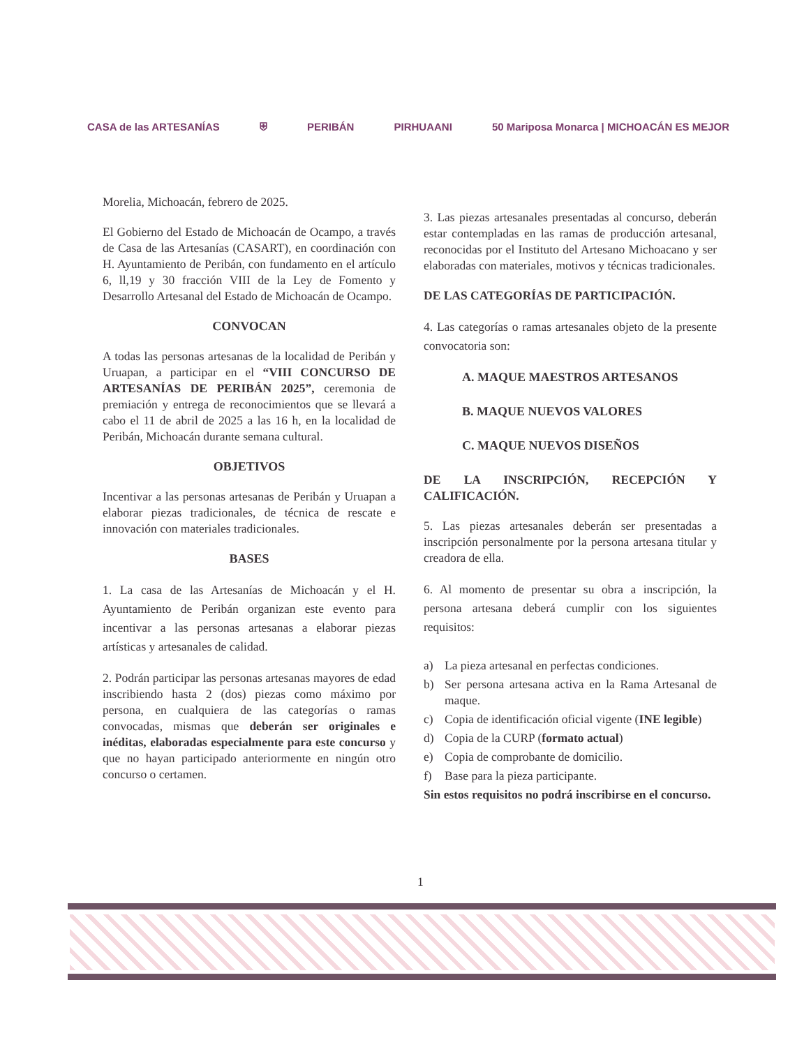CASA de las ARTESANÍAS ⛨ PERIBÁN PIRHUAANI 50 Mariposa Monarca | MICHOACÁN ES MEJOR
Morelia, Michoacán, febrero de 2025.
El Gobierno del Estado de Michoacán de Ocampo, a través de Casa de las Artesanías (CASART), en coordinación con H. Ayuntamiento de Peribán, con fundamento en el artículo 6, ll,19 y 30 fracción VIII de la Ley de Fomento y Desarrollo Artesanal del Estado de Michoacán de Ocampo.
CONVOCAN
A todas las personas artesanas de la localidad de Peribán y Uruapan, a participar en el “VIII CONCURSO DE ARTESANÍAS DE PERIBÁN 2025”, ceremonia de premiación y entrega de reconocimientos que se llevará a cabo el 11 de abril de 2025 a las 16 h, en la localidad de Peribán, Michoacán durante semana cultural.
OBJETIVOS
Incentivar a las personas artesanas de Peribán y Uruapan a elaborar piezas tradicionales, de técnica de rescate e innovación con materiales tradicionales.
BASES
1. La casa de las Artesanías de Michoacán y el H. Ayuntamiento de Peribán organizan este evento para incentivar a las personas artesanas a elaborar piezas artísticas y artesanales de calidad.
2. Podrán participar las personas artesanas mayores de edad inscribiendo hasta 2 (dos) piezas como máximo por persona, en cualquiera de las categorías o ramas convocadas, mismas que deberán ser originales e inéditas, elaboradas especialmente para este concurso y que no hayan participado anteriormente en ningún otro concurso o certamen.
3. Las piezas artesanales presentadas al concurso, deberán estar contempladas en las ramas de producción artesanal, reconocidas por el Instituto del Artesano Michoacano y ser elaboradas con materiales, motivos y técnicas tradicionales.
DE LAS CATEGORÍAS DE PARTICIPACIÓN.
4. Las categorías o ramas artesanales objeto de la presente convocatoria son:
A. MAQUE MAESTROS ARTESANOS
B. MAQUE NUEVOS VALORES
C. MAQUE NUEVOS DISEÑOS
DE LA INSCRIPCIÓN, RECEPCIÓN Y CALIFICACIÓN.
5. Las piezas artesanales deberán ser presentadas a inscripción personalmente por la persona artesana titular y creadora de ella.
6. Al momento de presentar su obra a inscripción, la persona artesana deberá cumplir con los siguientes requisitos:
a) La pieza artesanal en perfectas condiciones.
b) Ser persona artesana activa en la Rama Artesanal de maque.
c) Copia de identificación oficial vigente (INE legible)
d) Copia de la CURP (formato actual)
e) Copia de comprobante de domicilio.
f) Base para la pieza participante.
Sin estos requisitos no podrá inscribirse en el concurso.
1